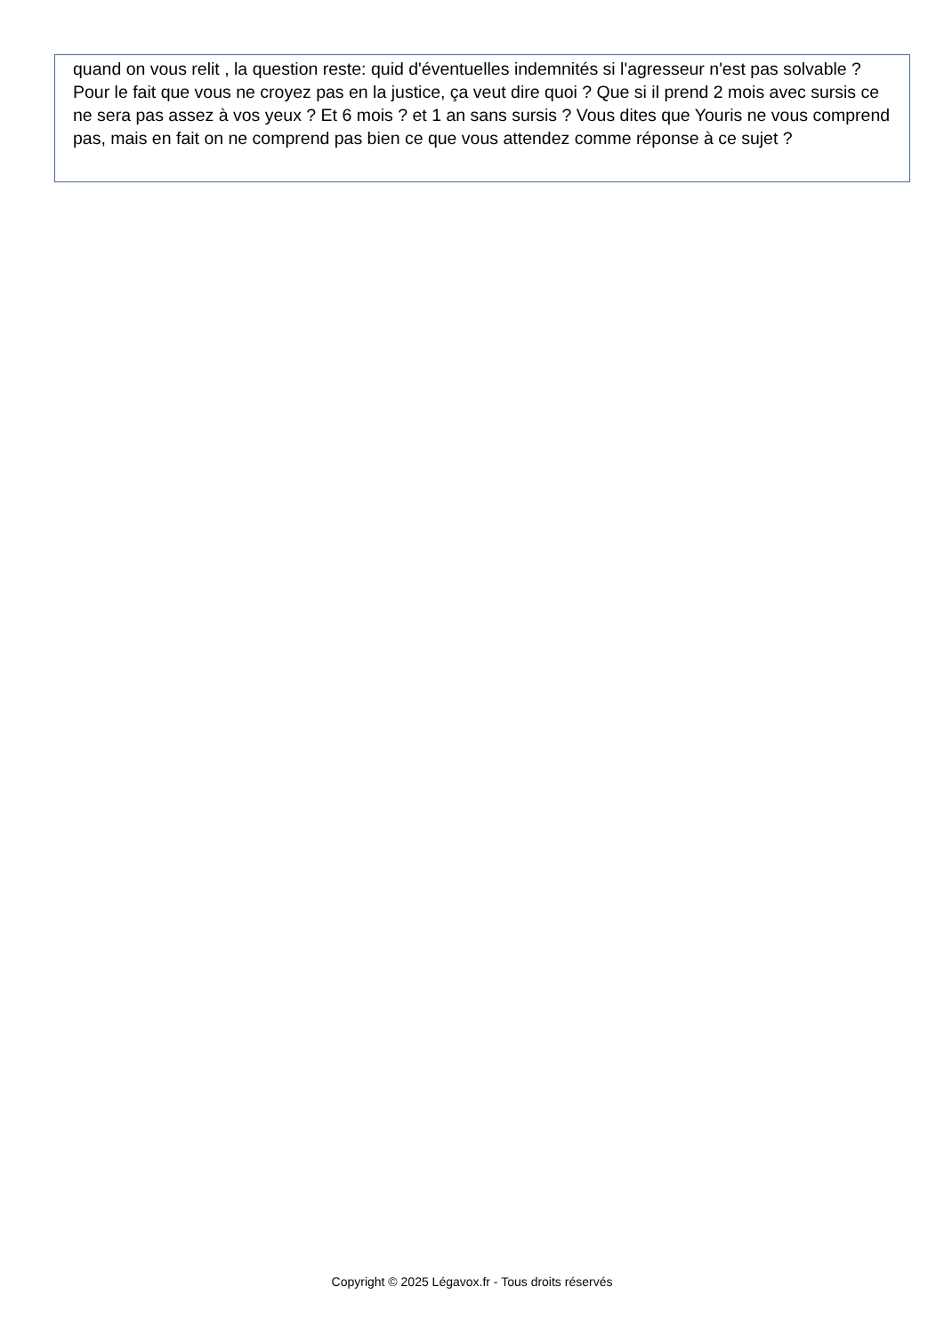quand on vous relit , la question reste: quid d'éventuelles indemnités si l'agresseur n'est pas solvable ? Pour le fait que vous ne croyez pas en la justice, ça veut dire quoi ? Que si il prend 2 mois avec sursis ce ne sera pas assez à vos yeux ? Et 6 mois ? et 1 an sans sursis ? Vous dites que Youris ne vous comprend pas, mais en fait on ne comprend pas bien ce que vous attendez comme réponse à ce sujet ?
Copyright © 2025 Légavox.fr - Tous droits réservés